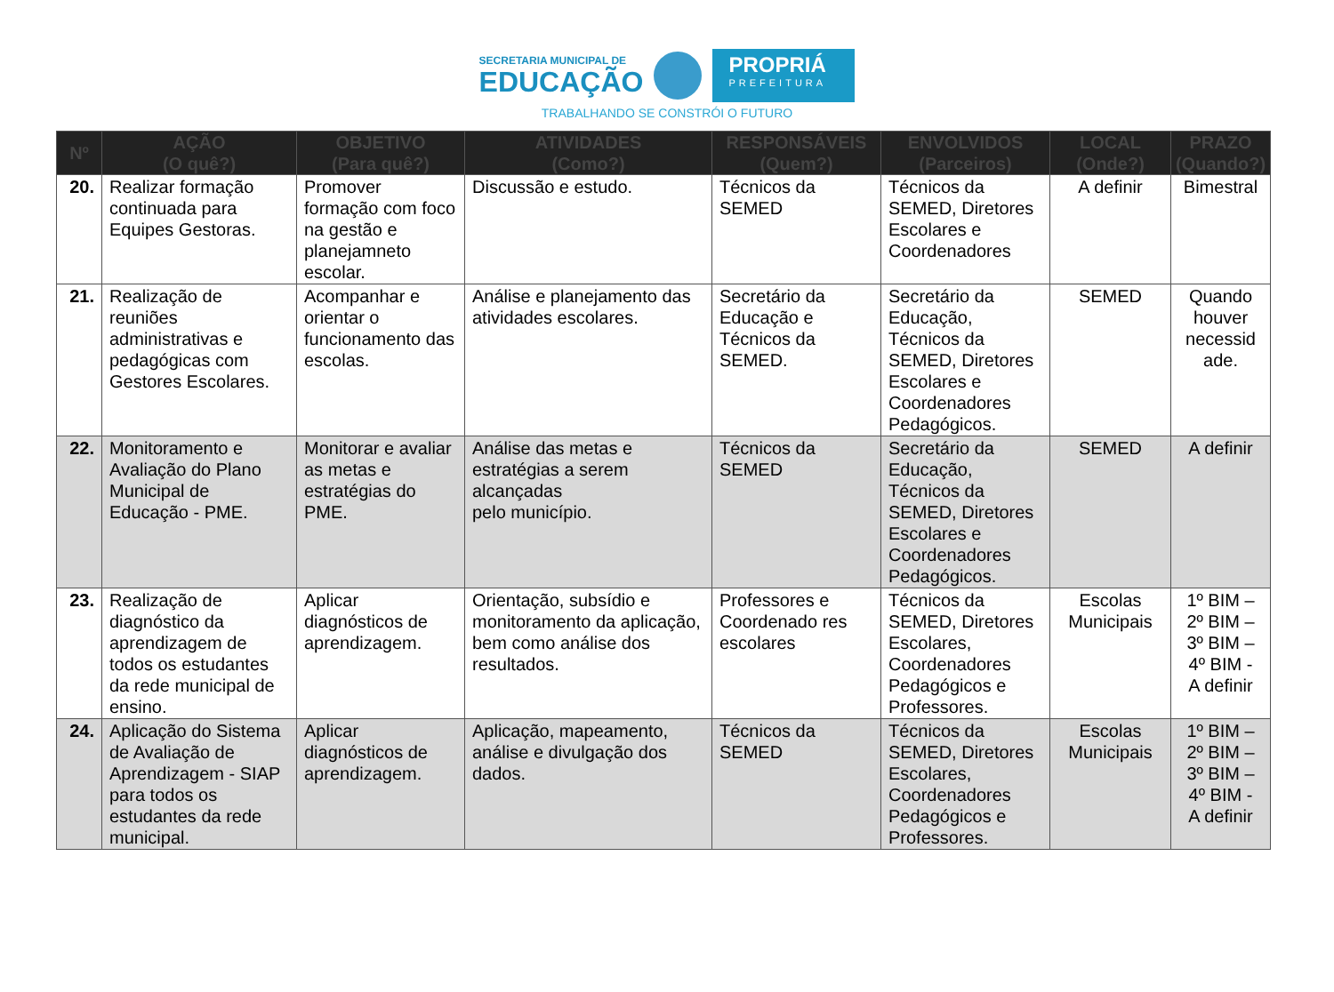SECRETARIA MUNICIPAL DE
EDUCAÇÃO
PROPRIÁ
PREFEITURA
TRABALHANDO SE CONSTRÓI O FUTURO
| Nº | AÇÃO (O quê?) | OBJETIVO (Para quê?) | ATIVIDADES (Como?) | RESPONSÁVEIS (Quem?) | ENVOLVIDOS (Parceiros) | LOCAL (Onde?) | PRAZO (Quando?) |
| --- | --- | --- | --- | --- | --- | --- | --- |
| 20. | Realizar formação continuada para Equipes Gestoras. | Promover formação com foco na gestão e planejamneto escolar. | Discussão e estudo. | Técnicos da SEMED | Técnicos da SEMED, Diretores Escolares e Coordenadores | A definir | Bimestral |
| 21. | Realização de reuniões administrativas e pedagógicas com Gestores Escolares. | Acompanhar e orientar o funcionamento das escolas. | Análise e planejamento das atividades escolares. | Secretário da Educação e Técnicos da SEMED. | Secretário da Educação, Técnicos da SEMED, Diretores Escolares e Coordenadores Pedagógicos. | SEMED | Quando houver necessid ade. |
| 22. | Monitoramento e Avaliação do Plano Municipal de Educação - PME. | Monitorar e avaliar as metas e estratégias do PME. | Análise das metas e estratégias a serem alcançadas pelo município. | Técnicos da SEMED | Secretário da Educação, Técnicos da SEMED, Diretores Escolares e Coordenadores Pedagógicos. | SEMED | A definir |
| 23. | Realização de diagnóstico da aprendizagem de todos os estudantes da rede municipal de ensino. | Aplicar diagnósticos de aprendizagem. | Orientação, subsídio e monitoramento da aplicação, bem como análise dos resultados. | Professores e Coordenado res escolares | Técnicos da SEMED, Diretores Escolares, Coordenadores Pedagógicos e Professores. | Escolas Municipais | 1º BIM – 2º BIM – 3º BIM – 4º BIM - A definir |
| 24. | Aplicação do Sistema de Avaliação de Aprendizagem - SIAP para todos os estudantes da rede municipal. | Aplicar diagnósticos de aprendizagem. | Aplicação, mapeamento, análise e divulgação dos dados. | Técnicos da SEMED | Técnicos da SEMED, Diretores Escolares, Coordenadores Pedagógicos e Professores. | Escolas Municipais | 1º BIM – 2º BIM – 3º BIM – 4º BIM - A definir |